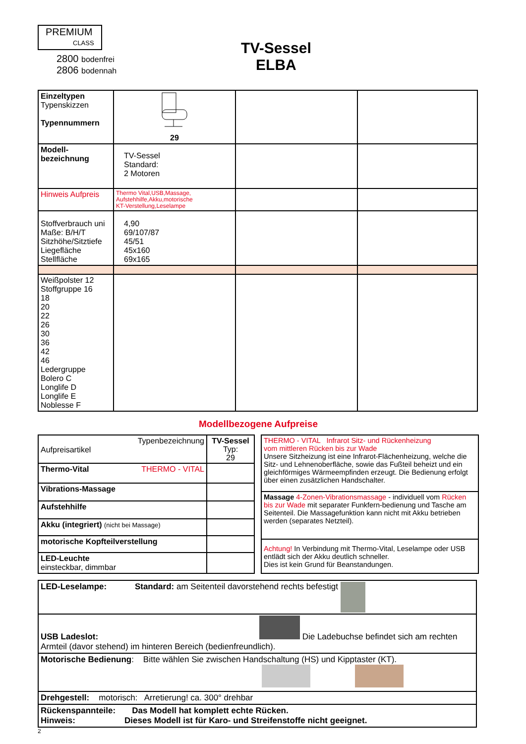PREMIUM
CLASS
2800 bodenfrei
2806 bodennah
TV-Sessel
ELBA
| Einzeltypen Typenskizzen Typennummern | 29 | | |
| Modell- bezeichnung | TV-Sessel Standard: 2 Motoren | | |
| Hinweis Aufpreis | Thermo Vital,USB,Massage, Aufstehhilfe,Akku,motorische KT-Verstellung,Leselampe | | |
| Stoffverbrauch uni Maße: B/H/T Sitzhöhe/Sitztiefe Liegefläche Stellfläche | 4,90 69/107/87 45/51 45x160 69x165 | | |
| Weißpolster 12 Stoffgruppe 16 18 20 22 26 30 36 42 46 Ledergruppe Bolero C Longlife D Longlife E Noblesse F | | | |
Modellbezogene Aufpreise
| Typenbezeichnung Aufpreisartikel | TV-Sessel Typ: 29 |
| Thermo-Vital THERMO - VITAL | |
| Vibrations-Massage | |
| Aufstehhilfe | |
| Akku (integriert) (nicht bei Massage) | |
| motorische Kopfteilverstellung | |
| LED-Leuchte einsteckbar, dimmbar | |
| THERMO - VITAL Infrarot Sitz- und Rückenheizung vom mittleren Rücken bis zur Wade Unsere Sitzheizung ist eine Infrarot-Flächenheizung, welche die Sitz- und Lehnenoberfläche, sowie das Fußteil beheizt und ein gleichförmiges Wärmeempfinden erzeugt. Die Bedienung erfolgt über einen zusätzlichen Handschalter. |
| Massage 4-Zonen-Vibrationsmassage - individuell vom Rücken bis zur Wade mit separater Funkfern-bedienung und Tasche am Seitenteil. Die Massagefunktion kann nicht mit Akku betrieben werden (separates Netzteil). |
| Achtung! In Verbindung mit Thermo-Vital, Leselampe oder USB entlädt sich der Akku deutlich schneller. Dies ist kein Grund für Beanstandungen. |
| LED-Leselampe: Standard: am Seitenteil davorstehend rechts befestigt |
| USB Ladeslot: Die Ladebuchse befindet sich am rechten Armteil (davor stehend) im hinteren Bereich (bedienfreundlich). |
| Motorische Bedienung : Bitte wählen Sie zwischen Handschaltung (HS) und Kipptaster (KT). |
| Drehgestell: motorisch: Arretierung! ca. 300° drehbar |
| Rückenspannteile: Das Modell hat komplett echte Rücken. Hinweis: Dieses Modell ist für Karo- und Streifenstoffe nicht geeignet. |
2